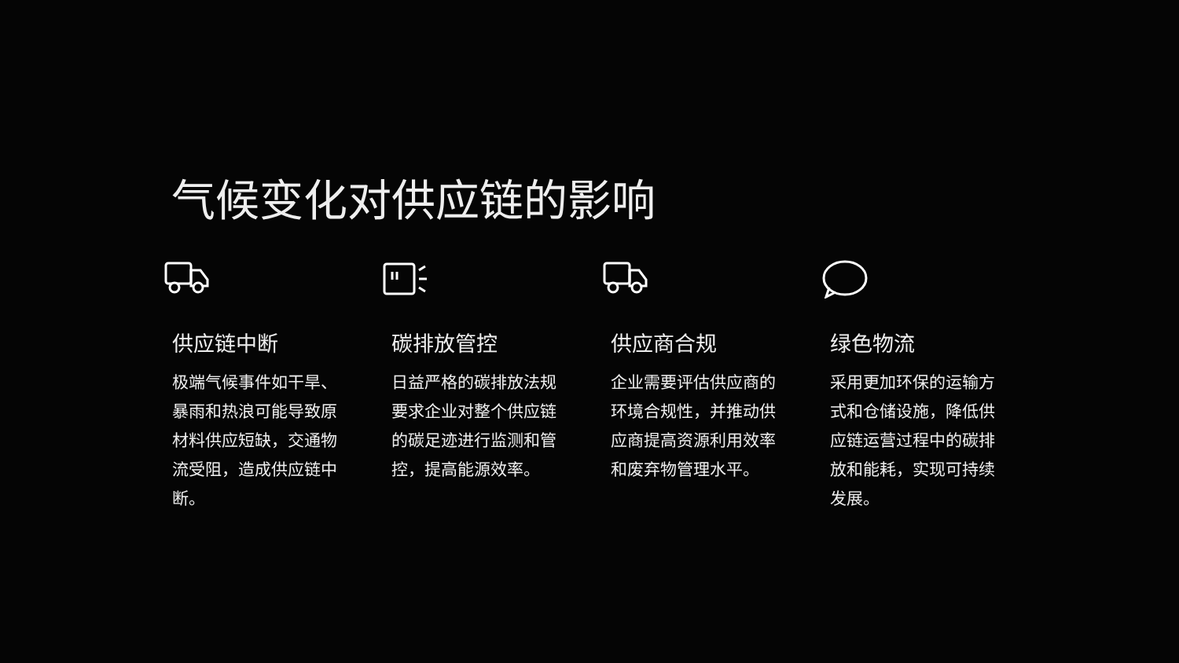气候变化对供应链的影响
供应链中断
极端气候事件如干旱、暴雨和热浪可能导致原材料供应短缺，交通物流受阻，造成供应链中断。
碳排放管控
日益严格的碳排放法规要求企业对整个供应链的碳足迹进行监测和管控，提高能源效率。
供应商合规
企业需要评估供应商的环境合规性，并推动供应商提高资源利用效率和废弃物管理水平。
绿色物流
采用更加环保的运输方式和仓储设施，降低供应链运营过程中的碳排放和能耗，实现可持续发展。